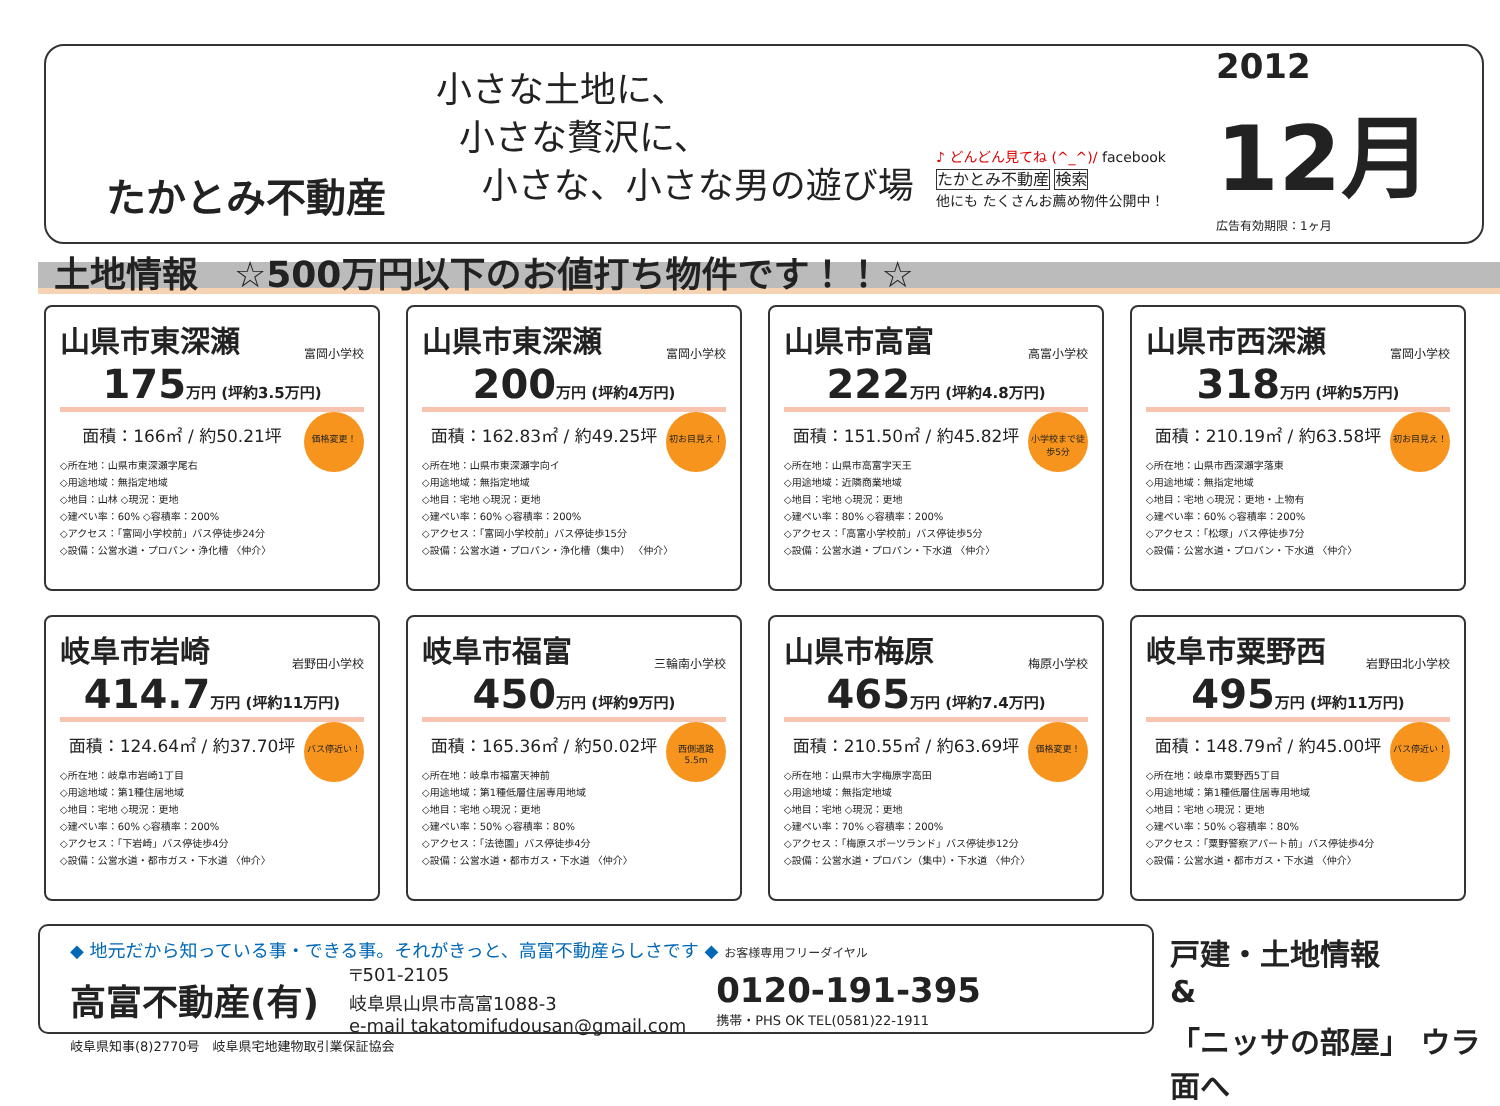たかとみ不動産
小さな土地に、
小さな贅沢に、
小さな、小さな男の遊び場
♪ どんどん見てね (^_^)/ facebook
たかとみ不動産 検索
他にも たくさんお薦め物件公開中！
2012
12月
広告有効期限：1ヶ月
土地情報　☆500万円以下のお値打ち物件です！！☆
山県市東深瀬 富岡小学校
175万円 (坪約3.5万円)
価格変更！
面積：166㎡ / 約50.21坪
◇所在地：山県市東深瀬字尾右
◇用途地域：無指定地域
◇地目：山林 ◇現況：更地
◇建ぺい率：60% ◇容積率：200%
◇アクセス：「富岡小学校前」バス停徒歩24分
◇設備：公営水道・プロパン・浄化槽 〈仲介〉
山県市東深瀬 富岡小学校
200万円 (坪約4万円)
初お目見え！
面積：162.83㎡ / 約49.25坪
◇所在地：山県市東深瀬字向イ
◇用途地域：無指定地域
◇地目：宅地 ◇現況：更地
◇建ぺい率：60% ◇容積率：200%
◇アクセス：「富岡小学校前」バス停徒歩15分
◇設備：公営水道・プロパン・浄化槽（集中） 〈仲介〉
山県市高富 高富小学校
222万円 (坪約4.8万円)
小学校まで徒歩5分
面積：151.50㎡ / 約45.82坪
◇所在地：山県市高富字天王
◇用途地域：近隣商業地域
◇地目：宅地 ◇現況：更地
◇建ぺい率：80% ◇容積率：200%
◇アクセス：「高富小学校前」バス停徒歩5分
◇設備：公営水道・プロパン・下水道 〈仲介〉
山県市西深瀬 富岡小学校
318万円 (坪約5万円)
初お目見え！
面積：210.19㎡ / 約63.58坪
◇所在地：山県市西深瀬字落東
◇用途地域：無指定地域
◇地目：宅地 ◇現況：更地・上物有
◇建ぺい率：60% ◇容積率：200%
◇アクセス：「松塚」バス停徒歩7分
◇設備：公営水道・プロパン・下水道 〈仲介〉
岐阜市岩崎 岩野田小学校
414.7万円 (坪約11万円)
バス停近い！
面積：124.64㎡ / 約37.70坪
◇所在地：岐阜市岩崎1丁目
◇用途地域：第1種住居地域
◇地目：宅地 ◇現況：更地
◇建ぺい率：60% ◇容積率：200%
◇アクセス：「下岩崎」バス停徒歩4分
◇設備：公営水道・都市ガス・下水道 〈仲介〉
岐阜市福富 三輪南小学校
450万円 (坪約9万円)
西側道路 5.5m
面積：165.36㎡ / 約50.02坪
◇所在地：岐阜市福富天神前
◇用途地域：第1種低層住居専用地域
◇地目：宅地 ◇現況：更地
◇建ぺい率：50% ◇容積率：80%
◇アクセス：「法徳園」バス停徒歩4分
◇設備：公営水道・都市ガス・下水道 〈仲介〉
山県市梅原 梅原小学校
465万円 (坪約7.4万円)
価格変更！
面積：210.55㎡ / 約63.69坪
◇所在地：山県市大字梅原字高田
◇用途地域：無指定地域
◇地目：宅地 ◇現況：更地
◇建ぺい率：70% ◇容積率：200%
◇アクセス：「梅原スポーツランド」バス停徒歩12分
◇設備：公営水道・プロパン（集中）・下水道 〈仲介〉
岐阜市粟野西 岩野田北小学校
495万円 (坪約11万円)
バス停近い！
面積：148.79㎡ / 約45.00坪
◇所在地：岐阜市粟野西5丁目
◇用途地域：第1種低層住居専用地域
◇地目：宅地 ◇現況：更地
◇建ぺい率：50% ◇容積率：80%
◇アクセス：「粟野警察アパート前」バス停徒歩4分
◇設備：公営水道・都市ガス・下水道 〈仲介〉
◆ 地元だから知っている事・できる事。それがきっと、高富不動産らしさです ◆ お客様専用フリーダイヤル
高富不動産(有)
〒501-2105
岐阜県山県市高富1088-3
e-mail takatomifudousan@gmail.com
0120-191-395
携帯・PHS OK TEL(0581)22-1911
岐阜県知事(8)2770号　岐阜県宅地建物取引業保証協会
戸建・土地情報
&
「ニッサの部屋」 ウラ面へ